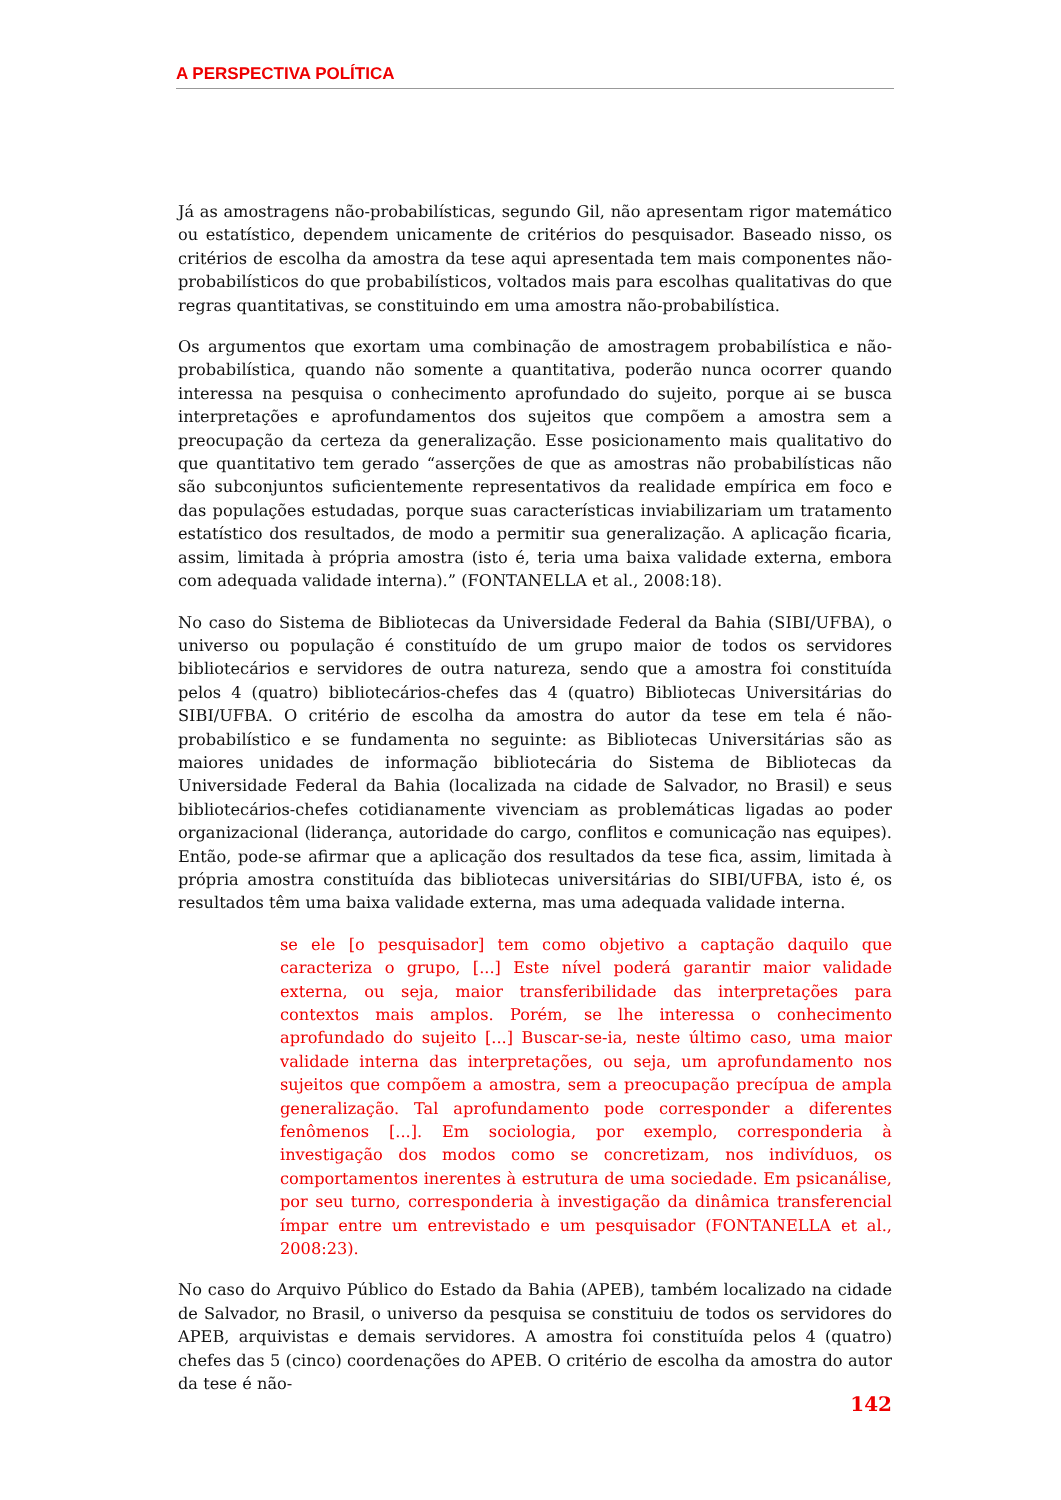A PERSPECTIVA POLÍTICA
Já as amostragens não-probabilísticas, segundo Gil, não apresentam rigor matemático ou estatístico, dependem unicamente de critérios do pesquisador. Baseado nisso, os critérios de escolha da amostra da tese aqui apresentada tem mais componentes não-probabilísticos do que probabilísticos, voltados mais para escolhas qualitativas do que regras quantitativas, se constituindo em uma amostra não-probabilística.
Os argumentos que exortam uma combinação de amostragem probabilística e não-probabilística, quando não somente a quantitativa, poderão nunca ocorrer quando interessa na pesquisa o conhecimento aprofundado do sujeito, porque ai se busca interpretações e aprofundamentos dos sujeitos que compõem a amostra sem a preocupação da certeza da generalização. Esse posicionamento mais qualitativo do que quantitativo tem gerado “asserções de que as amostras não probabilísticas não são subconjuntos suficientemente representativos da realidade empírica em foco e das populações estudadas, porque suas características inviabilizariam um tratamento estatístico dos resultados, de modo a permitir sua generalização. A aplicação ficaria, assim, limitada à própria amostra (isto é, teria uma baixa validade externa, embora com adequada validade interna).” (FONTANELLA et al., 2008:18).
No caso do Sistema de Bibliotecas da Universidade Federal da Bahia (SIBI/UFBA), o universo ou população é constituído de um grupo maior de todos os servidores bibliotecários e servidores de outra natureza, sendo que a amostra foi constituída pelos 4 (quatro) bibliotecários-chefes das 4 (quatro) Bibliotecas Universitárias do SIBI/UFBA. O critério de escolha da amostra do autor da tese em tela é não-probabilístico e se fundamenta no seguinte: as Bibliotecas Universitárias são as maiores unidades de informação bibliotecária do Sistema de Bibliotecas da Universidade Federal da Bahia (localizada na cidade de Salvador, no Brasil) e seus bibliotecários-chefes cotidianamente vivenciam as problemáticas ligadas ao poder organizacional (liderança, autoridade do cargo, conflitos e comunicação nas equipes). Então, pode-se afirmar que a aplicação dos resultados da tese fica, assim, limitada à própria amostra constituída das bibliotecas universitárias do SIBI/UFBA, isto é, os resultados têm uma baixa validade externa, mas uma adequada validade interna.
se ele [o pesquisador] tem como objetivo a captação daquilo que caracteriza o grupo, [...] Este nível poderá garantir maior validade externa, ou seja, maior transferibilidade das interpretações para contextos mais amplos. Porém, se lhe interessa o conhecimento aprofundado do sujeito [...] Buscar-se-ia, neste último caso, uma maior validade interna das interpretações, ou seja, um aprofundamento nos sujeitos que compõem a amostra, sem a preocupação precípua de ampla generalização. Tal aprofundamento pode corresponder a diferentes fenômenos [...]. Em sociologia, por exemplo, corresponderia à investigação dos modos como se concretizam, nos indivíduos, os comportamentos inerentes à estrutura de uma sociedade. Em psicanálise, por seu turno, corresponderia à investigação da dinâmica transferencial ímpar entre um entrevistado e um pesquisador (FONTANELLA et al., 2008:23).
No caso do Arquivo Público do Estado da Bahia (APEB), também localizado na cidade de Salvador, no Brasil, o universo da pesquisa se constituiu de todos os servidores do APEB, arquivistas e demais servidores. A amostra foi constituída pelos 4 (quatro) chefes das 5 (cinco) coordenações do APEB. O critério de escolha da amostra do autor da tese é não-
142